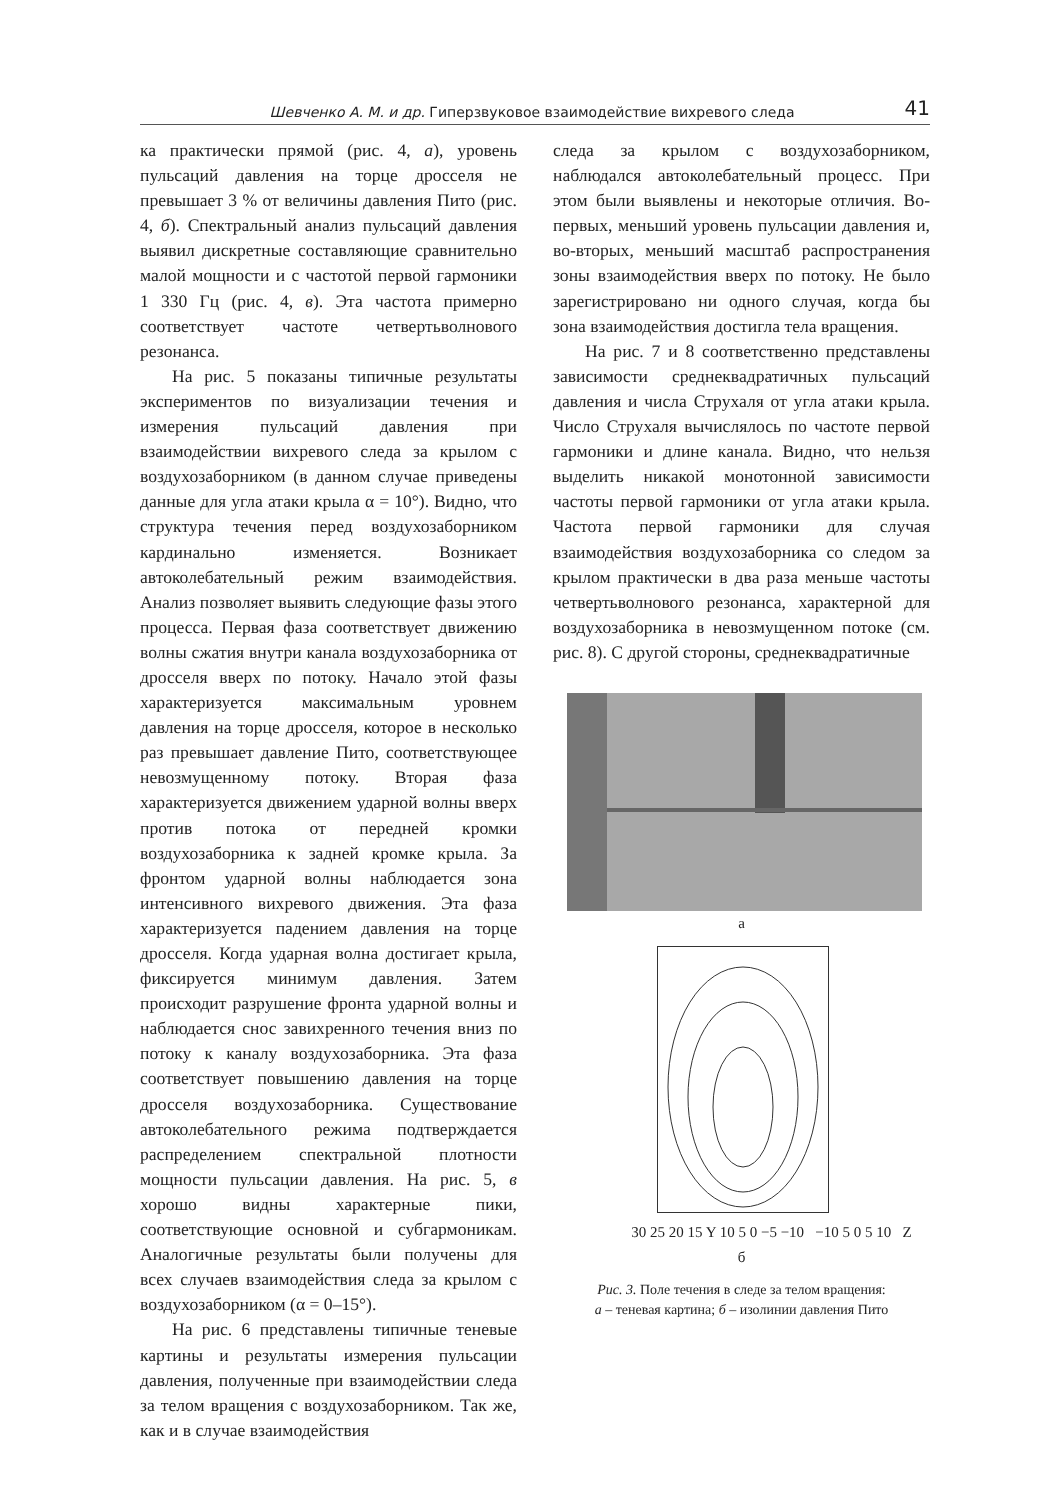Шевченко А. М. и др. Гиперзвуковое взаимодействие вихревого следа 41
ка практически прямой (рис. 4, а), уровень пульсаций давления на торце дросселя не превышает 3 % от величины давления Пито (рис. 4, б). Спектральный анализ пульсаций давления выявил дискретные составляющие сравнительно малой мощности и с частотой первой гармоники 1 330 Гц (рис. 4, в). Эта частота примерно соответствует частоте четвертьволнового резонанса.
На рис. 5 показаны типичные результаты экспериментов по визуализации течения и измерения пульсаций давления при взаимодействии вихревого следа за крылом с воздухозаборником (в данном случае приведены данные для угла атаки крыла α = 10°). Видно, что структура течения перед воздухозаборником кардинально изменяется. Возникает автоколебательный режим взаимодействия. Анализ позволяет выявить следующие фазы этого процесса. Первая фаза соответствует движению волны сжатия внутри канала воздухозаборника от дросселя вверх по потоку. Начало этой фазы характеризуется максимальным уровнем давления на торце дросселя, которое в несколько раз превышает давление Пито, соответствующее невозмущенному потоку. Вторая фаза характеризуется движением ударной волны вверх против потока от передней кромки воздухозаборника к задней кромке крыла. За фронтом ударной волны наблюдается зона интенсивного вихревого движения. Эта фаза характеризуется падением давления на торце дросселя. Когда ударная волна достигает крыла, фиксируется минимум давления. Затем происходит разрушение фронта ударной волны и наблюдается снос завихренного течения вниз по потоку к каналу воздухозаборника. Эта фаза соответствует повышению давления на торце дросселя воздухозаборника. Существование автоколебательного режима подтверждается распределением спектральной плотности мощности пульсации давления. На рис. 5, в хорошо видны характерные пики, соответствующие основной и субгармоникам. Аналогичные результаты были получены для всех случаев взаимодействия следа за крылом с воздухозаборником (α = 0–15°).
На рис. 6 представлены типичные теневые картины и результаты измерения пульсации давления, полученные при взаимодействии следа за телом вращения с воздухозаборником. Так же, как и в случае взаимодействия
следа за крылом с воздухозаборником, наблюдался автоколебательный процесс. При этом были выявлены и некоторые отличия. Во-первых, меньший уровень пульсации давления и, во-вторых, меньший масштаб распространения зоны взаимодействия вверх по потоку. Не было зарегистрировано ни одного случая, когда бы зона взаимодействия достигла тела вращения.
На рис. 7 и 8 соответственно представлены зависимости среднеквадратичных пульсаций давления и числа Струхаля от угла атаки крыла. Число Струхаля вычислялось по частоте первой гармоники и длине канала. Видно, что нельзя выделить никакой монотонной зависимости частоты первой гармоники от угла атаки крыла. Частота первой гармоники для случая взаимодействия воздухозаборника со следом за крылом практически в два раза меньше частоты четвертьволнового резонанса, характерной для воздухозаборника в невозмущенном потоке (см. рис. 8). С другой стороны, среднеквадратичные
а
30 25 20 15 Y 10 5 0 −5 −10 −10 5 0 5 10 Z
б
Рис. 3. Поле течения в следе за телом вращения:
а – теневая картина; б – изолинии давления Пито